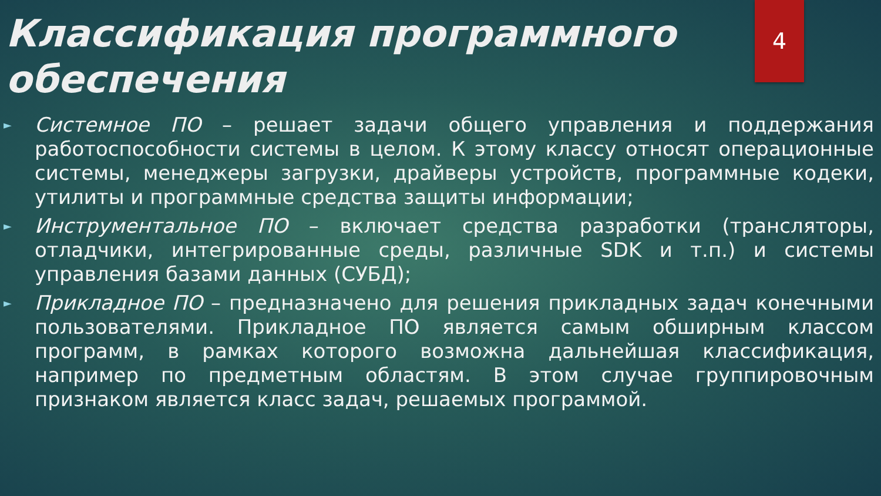4
Классификация программного обеспечения
►
Системное ПО – решает задачи общего управления и поддержания работоспособности системы в целом. К этому классу относят операционные системы, менеджеры загрузки, драйверы устройств, программные кодеки, утилиты и программные средства защиты информации;
►
Инструментальное ПО – включает средства разработки (трансляторы, отладчики, интегрированные среды, различные SDK и т.п.) и системы управления базами данных (СУБД);
►
Прикладное ПО – предназначено для решения прикладных задач конечными пользователями. Прикладное ПО является самым обширным классом программ, в рамках которого возможна дальнейшая классификация, например по предметным областям. В этом случае группировочным признаком является класс задач, решаемых программой.